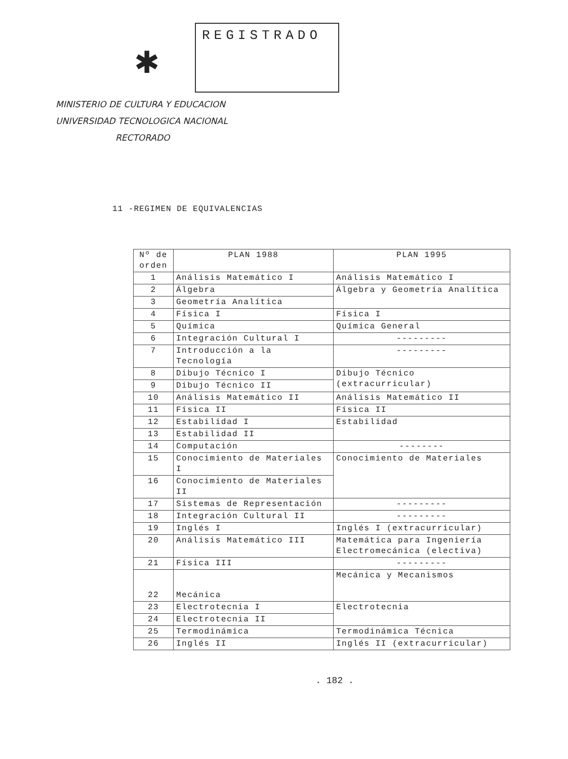✱
REGISTRADO
MINISTERIO DE CULTURA Y EDUCACION
UNIVERSIDAD TECNOLOGICA NACIONAL
RECTORADO
11 -REGIMEN DE EQUIVALENCIAS
| Nº de orden | PLAN 1988 | PLAN 1995 |
| --- | --- | --- |
| 1 | Análisis Matemático I | Análisis Matemático I |
| 2 | Álgebra | Álgebra y Geometría Analítica |
| 3 | Geometría Analítica | |
| 4 | Física I | Física I |
| 5 | Química | Química General |
| 6 | Integración Cultural I | --------- |
| 7 | Introducción a la Tecnología | --------- |
| 8 | Dibujo Técnico I | Dibujo Técnico (extracurricular) |
| 9 | Dibujo Técnico II | |
| 10 | Análisis Matemático II | Análisis Matemático II |
| 11 | Física II | Física II |
| 12 | Estabilidad I | Estabilidad |
| 13 | Estabilidad II | |
| 14 | Computación | -------- |
| 15 | Conocimiento de Materiales I | Conocimiento de Materiales |
| 16 | Conocimiento de Materiales II | |
| 17 | Sistemas de Representación | --------- |
| 18 | Integración Cultural II | --------- |
| 19 | Inglés I | Inglés I (extracurricular) |
| 20 | Análisis Matemático III | Matemática para Ingeniería Electromecánica (electiva) |
| 21 | Física III | --------- |
| 22 | Mecánica | Mecánica y Mecanismos |
| 23 | Electrotecnia I | Electrotecnia |
| 24 | Electrotecnia II | |
| 25 | Termodinámica | Termodinámica Técnica |
| 26 | Inglés II | Inglés II (extracurricular) |
. 182 .